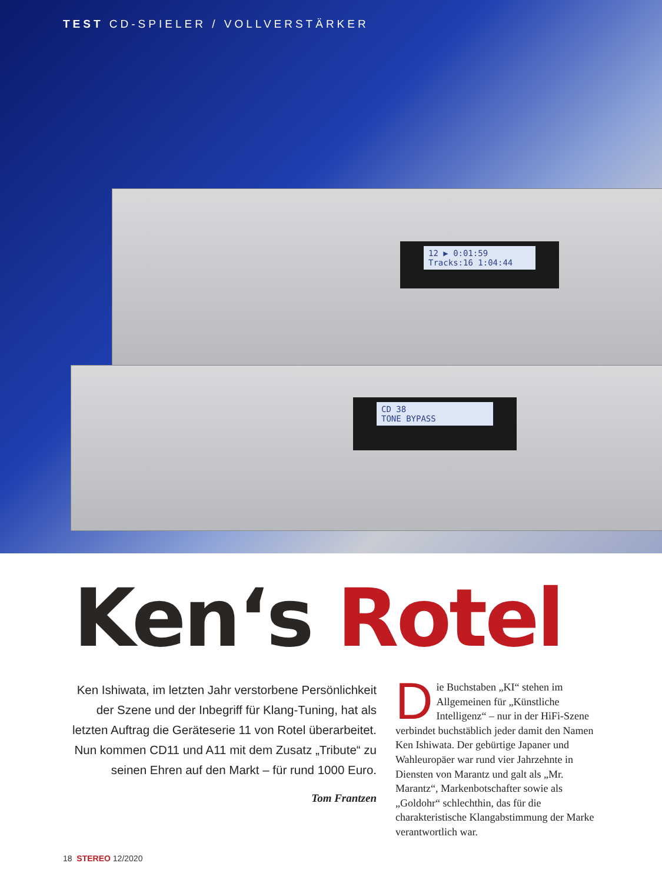TEST CD-SPIELER / VOLLVERSTÄRKER
12 ▶ 0:01:59
Tracks:16 1:04:44
CD 38
TONE BYPASS
Ken‘s Rotel
Ken Ishiwata, im letzten Jahr verstorbene Persönlichkeit der Szene und der Inbegriff für Klang-Tuning, hat als letzten Auftrag die Geräteserie 11 von Rotel überarbeitet. Nun kommen CD11 und A11 mit dem Zusatz „Tribute“ zu seinen Ehren auf den Markt – für rund 1000 Euro.
Tom Frantzen
Die Buchstaben „KI“ stehen im Allgemeinen für „Künstliche Intelligenz“ – nur in der HiFi-Szene verbindet buchstäblich jeder damit den Namen Ken Ishiwata. Der gebürtige Japaner und Wahleuropäer war rund vier Jahrzehnte in Diensten von Marantz und galt als „Mr. Marantz“, Markenbotschafter sowie als „Goldohr“ schlechthin, das für die charakteristische Klangabstimmung der Marke verantwortlich war.
18 STEREO 12/2020